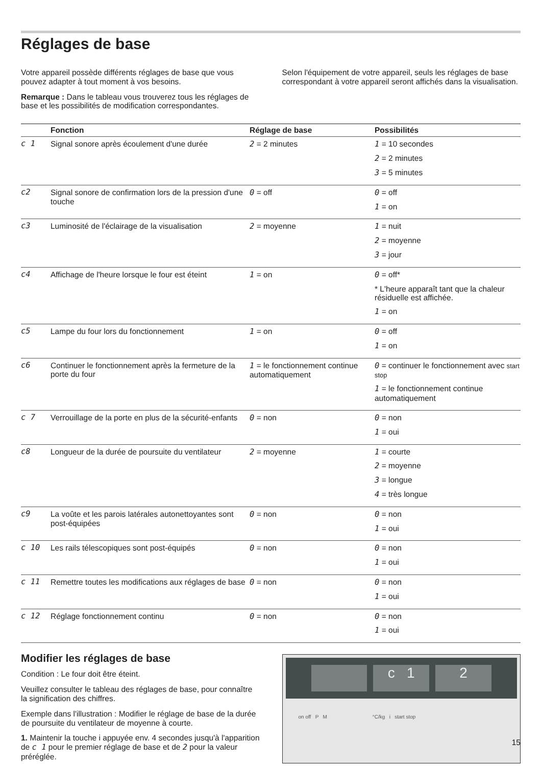Réglages de base
Votre appareil possède différents réglages de base que vous pouvez adapter à tout moment à vos besoins.
Remarque : Dans le tableau vous trouverez tous les réglages de base et les possibilités de modification correspondantes.
Selon l'équipement de votre appareil, seuls les réglages de base correspondant à votre appareil seront affichés dans la visualisation.
| | Fonction | Réglage de base | Possibilités |
| --- | --- | --- | --- |
| c 1 | Signal sonore après écoulement d'une durée | 2 = 2 minutes | 1 = 10 secondes 2 = 2 minutes 3 = 5 minutes |
| c2 | Signal sonore de confirmation lors de la pression d'une touche | 0 = off | 0 = off 1 = on |
| c3 | Luminosité de l'éclairage de la visualisation | 2 = moyenne | 1 = nuit 2 = moyenne 3 = jour |
| c4 | Affichage de l'heure lorsque le four est éteint | 1 = on | 0 = off* * L'heure apparaît tant que la chaleur résiduelle est affichée. 1 = on |
| c5 | Lampe du four lors du fonctionnement | 1 = on | 0 = off 1 = on |
| c6 | Continuer le fonctionnement après la fermeture de la porte du four | 1 = le fonctionnement continue automatiquement | 0 = continuer le fonctionnement avec start stop 1 = le fonctionnement continue automatiquement |
| c 7 | Verrouillage de la porte en plus de la sécurité-enfants | 0 = non | 0 = non 1 = oui |
| c8 | Longueur de la durée de poursuite du ventilateur | 2 = moyenne | 1 = courte 2 = moyenne 3 = longue 4 = très longue |
| c9 | La voûte et les parois latérales autonettoyantes sont post-équipées | 0 = non | 0 = non 1 = oui |
| c 10 | Les rails télescopiques sont post-équipés | 0 = non | 0 = non 1 = oui |
| c 11 | Remettre toutes les modifications aux réglages de base | 0 = non | 0 = non 1 = oui |
| c 12 | Réglage fonctionnement continu | 0 = non | 0 = non 1 = oui |
Modifier les réglages de base
Condition : Le four doit être éteint.
Veuillez consulter le tableau des réglages de base, pour connaître la signification des chiffres.
Exemple dans l'illustration : Modifier le réglage de base de la durée de poursuite du ventilateur de moyenne à courte.
1. Maintenir la touche i appuyée env. 4 secondes jusqu'à l'apparition de c 1 pour le premier réglage de base et de 2 pour la valeur préréglée.
c 1 2
on off P M °C/kg i start stop
15